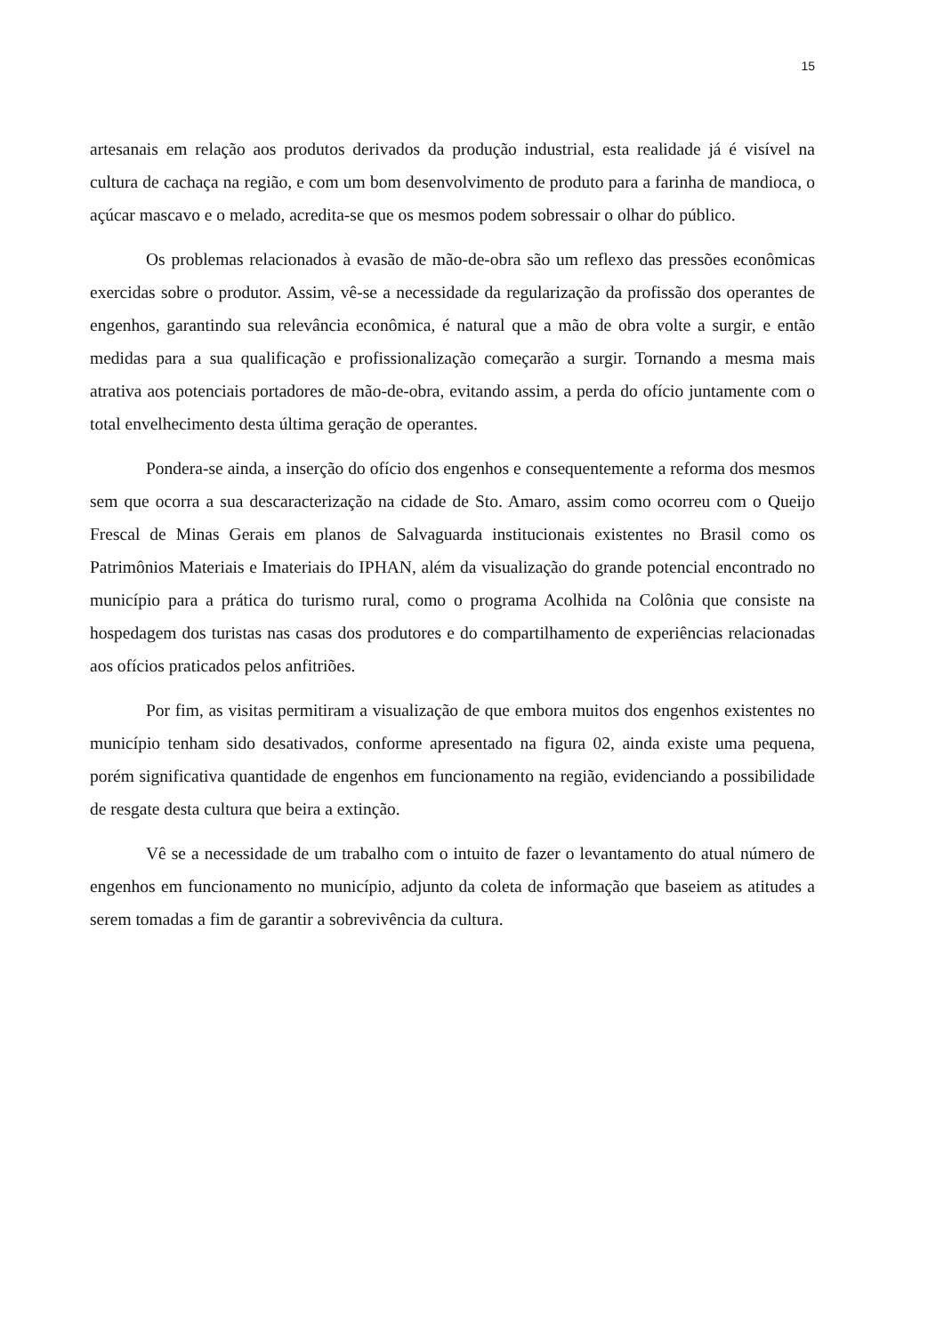15
artesanais em relação aos produtos derivados da produção industrial, esta realidade já é visível na cultura de cachaça na região, e com um bom desenvolvimento de produto para a farinha de mandioca, o açúcar mascavo e o melado, acredita-se que os mesmos podem sobressair o olhar do público.
Os problemas relacionados à evasão de mão-de-obra são um reflexo das pressões econômicas exercidas sobre o produtor. Assim, vê-se a necessidade da regularização da profissão dos operantes de engenhos, garantindo sua relevância econômica, é natural que a mão de obra volte a surgir, e então medidas para a sua qualificação e profissionalização começarão a surgir. Tornando a mesma mais atrativa aos potenciais portadores de mão-de-obra, evitando assim, a perda do ofício juntamente com o total envelhecimento desta última geração de operantes.
Pondera-se ainda, a inserção do ofício dos engenhos e consequentemente a reforma dos mesmos sem que ocorra a sua descaracterização na cidade de Sto. Amaro, assim como ocorreu com o Queijo Frescal de Minas Gerais em planos de Salvaguarda institucionais existentes no Brasil como os Patrimônios Materiais e Imateriais do IPHAN, além da visualização do grande potencial encontrado no município para a prática do turismo rural, como o programa Acolhida na Colônia que consiste na hospedagem dos turistas nas casas dos produtores e do compartilhamento de experiências relacionadas aos ofícios praticados pelos anfitriões.
Por fim, as visitas permitiram a visualização de que embora muitos dos engenhos existentes no município tenham sido desativados, conforme apresentado na figura 02, ainda existe uma pequena, porém significativa quantidade de engenhos em funcionamento na região, evidenciando a possibilidade de resgate desta cultura que beira a extinção.
Vê se a necessidade de um trabalho com o intuito de fazer o levantamento do atual número de engenhos em funcionamento no município, adjunto da coleta de informação que baseiem as atitudes a serem tomadas a fim de garantir a sobrevivência da cultura.